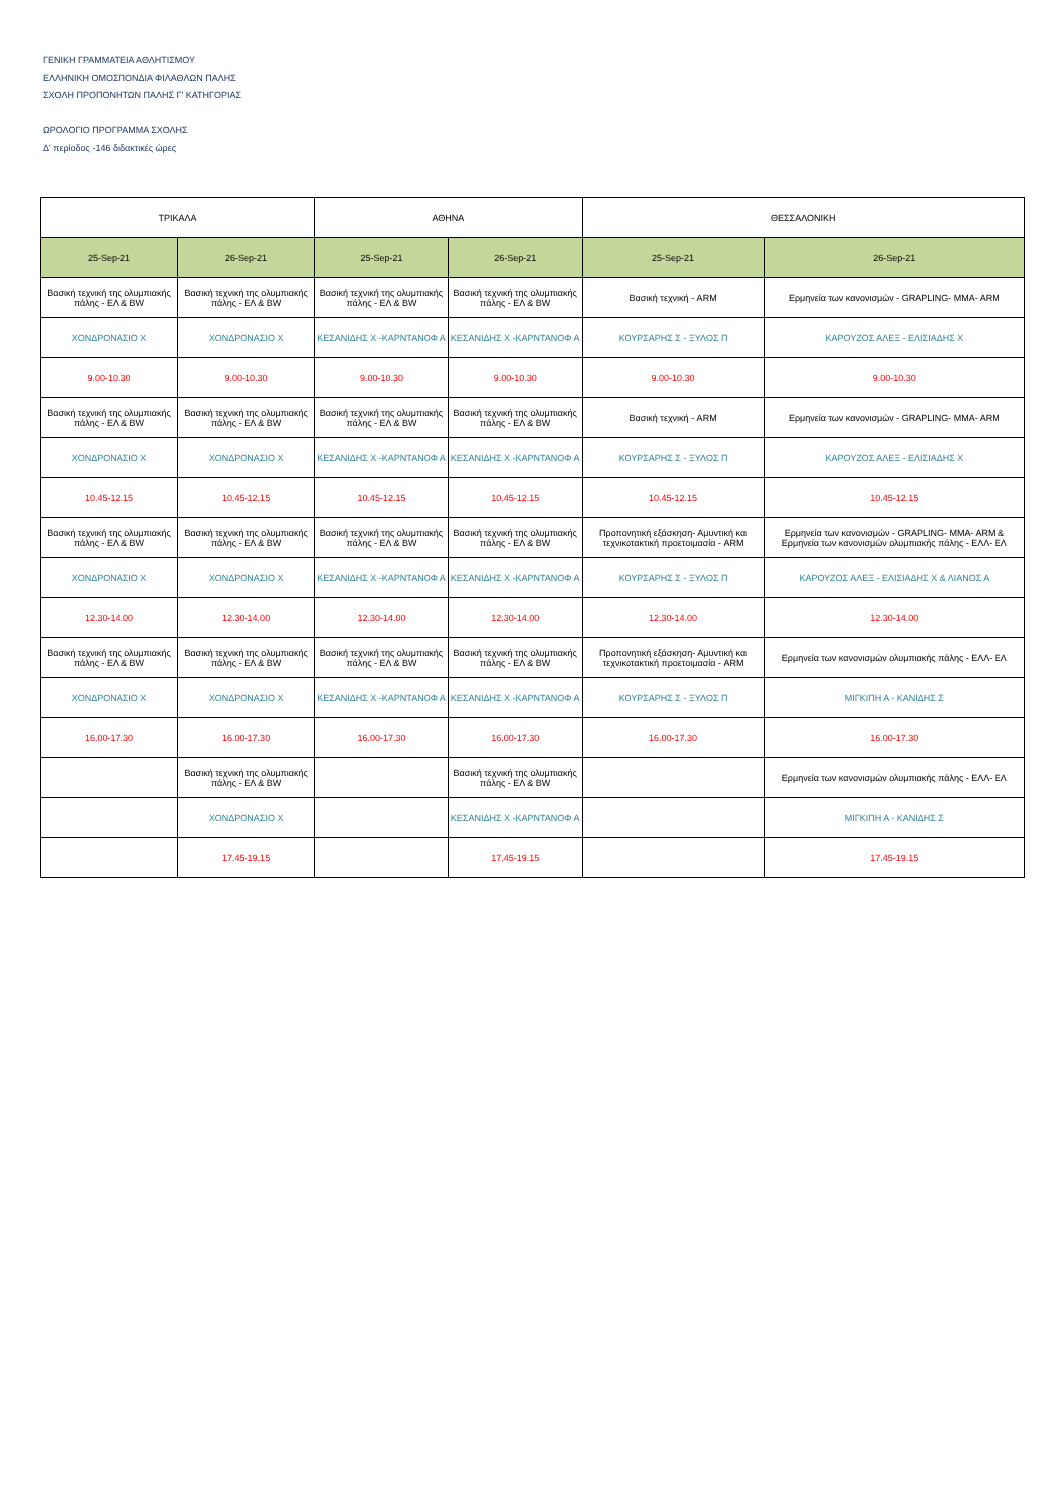ΓΕΝΙΚΗ ΓΡΑΜΜΑΤΕΙΑ ΑΘΛΗΤΙΣΜΟΥ
ΕΛΛΗΝΙΚΗ ΟΜΟΣΠΟΝΔΙΑ ΦΙΛΑΘΛΩΝ ΠΑΛΗΣ
ΣΧΟΛΗ ΠΡΟΠΟΝΗΤΩΝ ΠΑΛΗΣ Γ' ΚΑΤΗΓΟΡΙΑΣ
ΩΡΟΛΟΓΙΟ ΠΡΟΓΡΑΜΜΑ ΣΧΟΛΗΣ
Δ' περίοδος -146 διδακτικές ώρες
| ΤΡΙΚΑΛΑ | | ΑΘΗΝΑ | | ΘΕΣΣΑΛΟΝΙΚΗ | |
| --- | --- | --- | --- | --- | --- |
| 25-Sep-21 | 26-Sep-21 | 25-Sep-21 | 26-Sep-21 | 25-Sep-21 | 26-Sep-21 |
| Βασική τεχνική της ολυμπιακής πάλης - ΕΛ & BW | Βασική τεχνική της ολυμπιακής πάλης - ΕΛ & BW | Βασική τεχνική της ολυμπιακής πάλης - ΕΛ & BW | Βασική τεχνική της ολυμπιακής πάλης - ΕΛ & BW | Βασική τεχνική - ARM | Ερμηνεία των κανονισμών - GRAPLING- MMA- ARM |
| ΧΟΝΔΡΟΝΑΣΙΟ Χ | ΧΟΝΔΡΟΝΑΣΙΟ Χ | ΚΕΣΑΝΙΔΗΣ Χ -ΚΑΡΝΤΑΝΟΦ Α | ΚΕΣΑΝΙΔΗΣ Χ -ΚΑΡΝΤΑΝΟΦ Α | ΚΟΥΡΣΑΡΗΣ Σ - ΞΥΛΟΣ Π | ΚΑΡΟΥΖΟΣ ΑΛΕΞ - ΕΛΙΣΙΑΔΗΣ Χ |
| 9.00-10.30 | 9.00-10.30 | 9.00-10.30 | 9.00-10.30 | 9.00-10.30 | 9.00-10.30 |
| Βασική τεχνική της ολυμπιακής πάλης - ΕΛ & BW | Βασική τεχνική της ολυμπιακής πάλης - ΕΛ & BW | Βασική τεχνική της ολυμπιακής πάλης - ΕΛ & BW | Βασική τεχνική της ολυμπιακής πάλης - ΕΛ & BW | Βασική τεχνική - ARM | Ερμηνεία των κανονισμών - GRAPLING- MMA- ARM |
| ΧΟΝΔΡΟΝΑΣΙΟ Χ | ΧΟΝΔΡΟΝΑΣΙΟ Χ | ΚΕΣΑΝΙΔΗΣ Χ -ΚΑΡΝΤΑΝΟΦ Α | ΚΕΣΑΝΙΔΗΣ Χ -ΚΑΡΝΤΑΝΟΦ Α | ΚΟΥΡΣΑΡΗΣ Σ - ΞΥΛΟΣ Π | ΚΑΡΟΥΖΟΣ ΑΛΕΞ - ΕΛΙΣΙΑΔΗΣ Χ |
| 10.45-12.15 | 10.45-12.15 | 10.45-12.15 | 10.45-12.15 | 10.45-12.15 | 10.45-12.15 |
| Βασική τεχνική της ολυμπιακής πάλης - ΕΛ & BW | Βασική τεχνική της ολυμπιακής πάλης - ΕΛ & BW | Βασική τεχνική της ολυμπιακής πάλης - ΕΛ & BW | Βασική τεχνική της ολυμπιακής πάλης - ΕΛ & BW | Προπονητική εξάσκηση- Αμυντική και τεχνικοτακτική προετοιμασία - ARM | Ερμηνεία των κανονισμών - GRAPLING- MMA- ARM & Ερμηνεία των κανονισμών ολυμπιακής πάλης - ΕΛΛ- ΕΛ |
| ΧΟΝΔΡΟΝΑΣΙΟ Χ | ΧΟΝΔΡΟΝΑΣΙΟ Χ | ΚΕΣΑΝΙΔΗΣ Χ -ΚΑΡΝΤΑΝΟΦ Α | ΚΕΣΑΝΙΔΗΣ Χ -ΚΑΡΝΤΑΝΟΦ Α | ΚΟΥΡΣΑΡΗΣ Σ - ΞΥΛΟΣ Π | ΚΑΡΟΥΖΟΣ ΑΛΕΞ - ΕΛΙΣΙΑΔΗΣ Χ & ΛΙΑΝΟΣ Α |
| 12.30-14.00 | 12.30-14.00 | 12.30-14.00 | 12.30-14.00 | 12.30-14.00 | 12.30-14.00 |
| Βασική τεχνική της ολυμπιακής πάλης - ΕΛ & BW | Βασική τεχνική της ολυμπιακής πάλης - ΕΛ & BW | Βασική τεχνική της ολυμπιακής πάλης - ΕΛ & BW | Βασική τεχνική της ολυμπιακής πάλης - ΕΛ & BW | Προπονητική εξάσκηση- Αμυντική και τεχνικοτακτική προετοιμασία - ARM | Ερμηνεία των κανονισμών ολυμπιακής πάλης - ΕΛΛ- ΕΛ |
| ΧΟΝΔΡΟΝΑΣΙΟ Χ | ΧΟΝΔΡΟΝΑΣΙΟ Χ | ΚΕΣΑΝΙΔΗΣ Χ -ΚΑΡΝΤΑΝΟΦ Α | ΚΕΣΑΝΙΔΗΣ Χ -ΚΑΡΝΤΑΝΟΦ Α | ΚΟΥΡΣΑΡΗΣ Σ - ΞΥΛΟΣ Π | ΜΙΓΚΙΠΗ Α - ΚΑΝΙΔΗΣ Σ |
| 16.00-17.30 | 16.00-17.30 | 16.00-17.30 | 16.00-17.30 | 16.00-17.30 | 16.00-17.30 |
| | Βασική τεχνική της ολυμπιακής πάλης - ΕΛ & BW | | Βασική τεχνική της ολυμπιακής πάλης - ΕΛ & BW | | Ερμηνεία των κανονισμών ολυμπιακής πάλης - ΕΛΛ- ΕΛ |
| | ΧΟΝΔΡΟΝΑΣΙΟ Χ | | ΚΕΣΑΝΙΔΗΣ Χ -ΚΑΡΝΤΑΝΟΦ Α | | ΜΙΓΚΙΠΗ Α - ΚΑΝΙΔΗΣ Σ |
| | 17.45-19.15 | | 17.45-19.15 | | 17.45-19.15 |